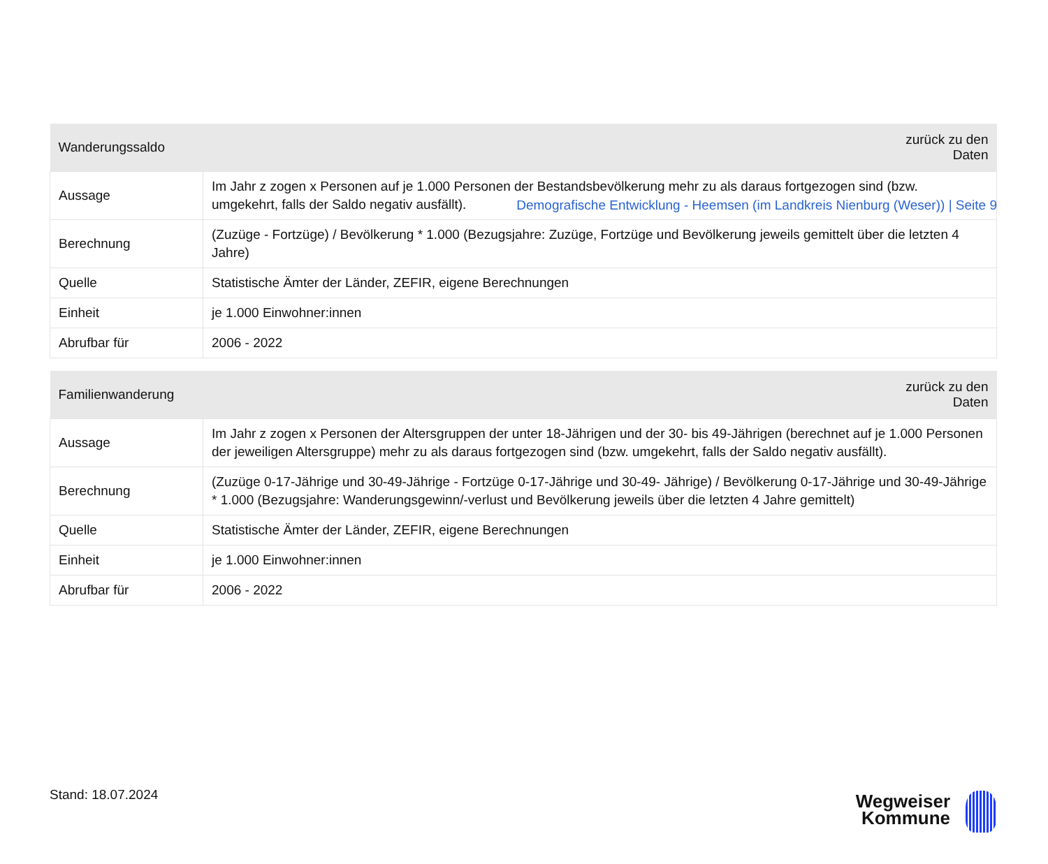Demografische Entwicklung - Heemsen (im Landkreis Nienburg (Weser)) | Seite 9
| Wanderungssaldo | zurück zu den Daten |
| --- | --- |
| Aussage | Im Jahr z zogen x Personen auf je 1.000 Personen der Bestandsbevölkerung mehr zu als daraus fortgezogen sind (bzw. umgekehrt, falls der Saldo negativ ausfällt). |
| Berechnung | (Zuzüge - Fortzüge) / Bevölkerung * 1.000 (Bezugsjahre: Zuzüge, Fortzüge und Bevölkerung jeweils gemittelt über die letzten 4 Jahre) |
| Quelle | Statistische Ämter der Länder, ZEFIR, eigene Berechnungen |
| Einheit | je 1.000 Einwohner:innen |
| Abrufbar für | 2006 - 2022 |
| Familienwanderung | zurück zu den Daten |
| --- | --- |
| Aussage | Im Jahr z zogen x Personen der Altersgruppen der unter 18-Jährigen und der 30- bis 49-Jährigen (berechnet auf je 1.000 Personen der jeweiligen Altersgruppe) mehr zu als daraus fortgezogen sind (bzw. umgekehrt, falls der Saldo negativ ausfällt). |
| Berechnung | (Zuzüge 0-17-Jährige und 30-49-Jährige - Fortzüge 0-17-Jährige und 30-49- Jährige) / Bevölkerung 0-17-Jährige und 30-49-Jährige * 1.000 (Bezugsjahre: Wanderungsgewinn/-verlust und Bevölkerung jeweils über die letzten 4 Jahre gemittelt) |
| Quelle | Statistische Ämter der Länder, ZEFIR, eigene Berechnungen |
| Einheit | je 1.000 Einwohner:innen |
| Abrufbar für | 2006 - 2022 |
Stand: 18.07.2024
Wegweiser
Kommune